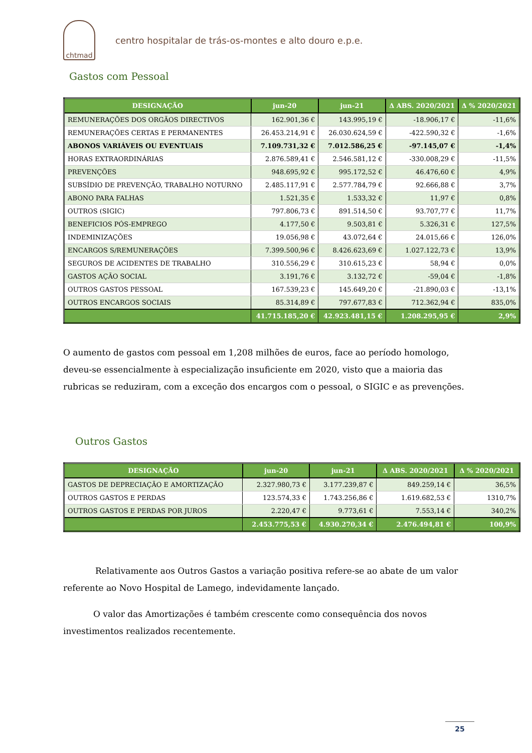chtmad
centro hospitalar de trás-os-montes e alto douro e.p.e.
Gastos com Pessoal
| DESIGNAÇÃO | jun-20 | jun-21 | Δ ABS. 2020/2021 | Δ % 2020/2021 |
| --- | --- | --- | --- | --- |
| REMUNERAÇÕES DOS ORGÃOS DIRECTIVOS | 162.901,36 € | 143.995,19 € | -18.906,17 € | -11,6% |
| REMUNERAÇÕES CERTAS E PERMANENTES | 26.453.214,91 € | 26.030.624,59 € | -422.590,32 € | -1,6% |
| ABONOS VARIÁVEIS OU EVENTUAIS | 7.109.731,32 € | 7.012.586,25 € | -97.145,07 € | -1,4% |
| HORAS EXTRAORDINÁRIAS | 2.876.589,41 € | 2.546.581,12 € | -330.008,29 € | -11,5% |
| PREVENÇÕES | 948.695,92 € | 995.172,52 € | 46.476,60 € | 4,9% |
| SUBSÍDIO DE PREVENÇÃO, TRABALHO NOTURNO | 2.485.117,91 € | 2.577.784,79 € | 92.666,88 € | 3,7% |
| ABONO PARA FALHAS | 1.521,35 € | 1.533,32 € | 11,97 € | 0,8% |
| OUTROS (SIGIC) | 797.806,73 € | 891.514,50 € | 93.707,77 € | 11,7% |
| BENEFICIOS PÓS-EMPREGO | 4.177,50 € | 9.503,81 € | 5.326,31 € | 127,5% |
| INDEMINIZAÇÕES | 19.056,98 € | 43.072,64 € | 24.015,66 € | 126,0% |
| ENCARGOS S/REMUNERAÇÕES | 7.399.500,96 € | 8.426.623,69 € | 1.027.122,73 € | 13,9% |
| SEGUROS DE ACIDENTES DE TRABALHO | 310.556,29 € | 310.615,23 € | 58,94 € | 0,0% |
| GASTOS AÇÃO SOCIAL | 3.191,76 € | 3.132,72 € | -59,04 € | -1,8% |
| OUTROS GASTOS PESSOAL | 167.539,23 € | 145.649,20 € | -21.890,03 € | -13,1% |
| OUTROS ENCARGOS SOCIAIS | 85.314,89 € | 797.677,83 € | 712.362,94 € | 835,0% |
| | 41.715.185,20 € | 42.923.481,15 € | 1.208.295,95 € | 2,9% |
O aumento de gastos com pessoal em 1,208 milhões de euros, face ao período homologo, deveu-se essencialmente à especialização insuficiente em 2020, visto que a maioria das rubricas se reduziram, com a exceção dos encargos com o pessoal, o SIGIC e as prevenções.
Outros Gastos
| DESIGNAÇÃO | jun-20 | jun-21 | Δ ABS. 2020/2021 | Δ % 2020/2021 |
| --- | --- | --- | --- | --- |
| GASTOS DE DEPRECIAÇÃO E AMORTIZAÇÃO | 2.327.980,73 € | 3.177.239,87 € | 849.259,14 € | 36,5% |
| OUTROS GASTOS E PERDAS | 123.574,33 € | 1.743.256,86 € | 1.619.682,53 € | 1310,7% |
| OUTROS GASTOS E PERDAS POR JUROS | 2.220,47 € | 9.773,61 € | 7.553,14 € | 340,2% |
| | 2.453.775,53 € | 4.930.270,34 € | 2.476.494,81 € | 100,9% |
Relativamente aos Outros Gastos a variação positiva refere-se ao abate de um valor referente ao Novo Hospital de Lamego, indevidamente lançado.
O valor das Amortizações é também crescente como consequência dos novos investimentos realizados recentemente.
25